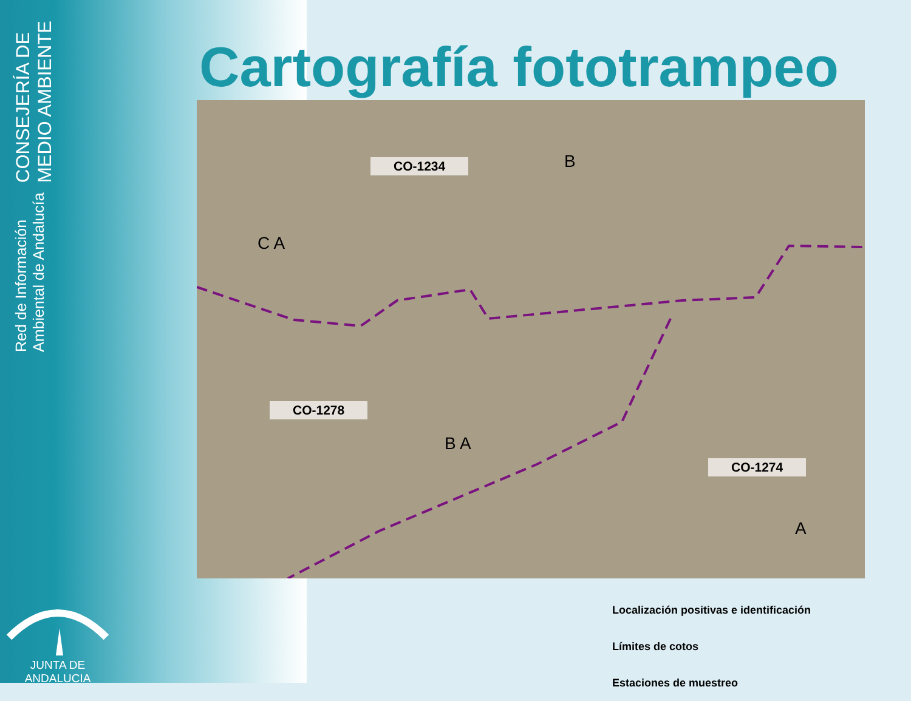CONSEJERÍA DE MEDIO AMBIENTE
Red de Información Ambiental de Andalucía
JUNTA DE ANDALUCIA
Cartografía fototrampeo
CO-1234
CO-1278
CO-1274
B
C A
B A
A
Localización positivas e identificación
Límites de cotos
Estaciones de muestreo